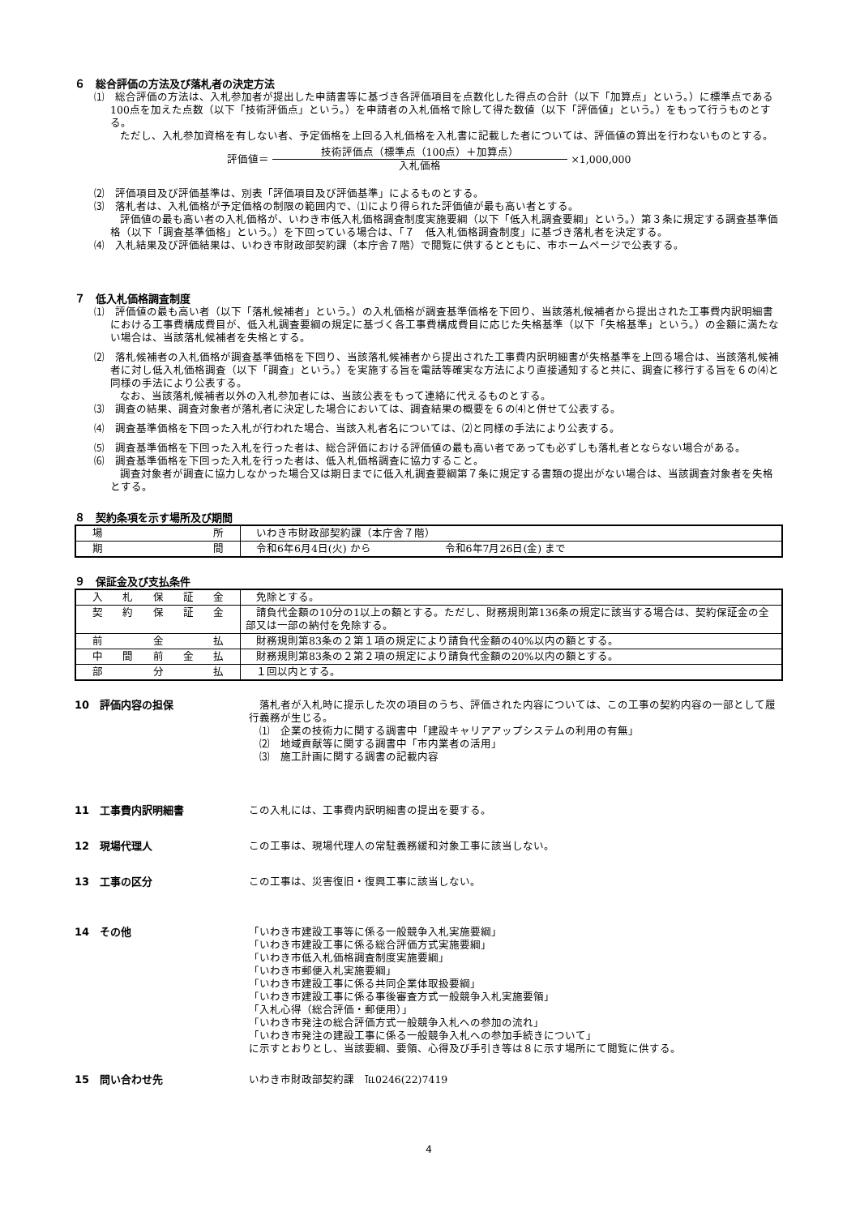６　総合評価の方法及び落札者の決定方法
⑴　総合評価の方法は、入札参加者が提出した申請書等に基づき各評価項目を点数化した得点の合計（以下「加算点」という。）に標準点である100点を加えた点数（以下「技術評価点」という。）を申請者の入札価格で除して得た数値（以下「評価値」という。）をもって行うものとする。
ただし、入札参加資格を有しない者、予定価格を上回る入札価格を入札書に記載した者については、評価値の算出を行わないものとする。
評価値＝
技術評価点（標準点（100点）＋加算点）
入札価格
×1,000,000
⑵　評価項目及び評価基準は、別表「評価項目及び評価基準」によるものとする。
⑶　落札者は、入札価格が予定価格の制限の範囲内で、⑴により得られた評価値が最も高い者とする。
評価値の最も高い者の入札価格が、いわき市低入札価格調査制度実施要綱（以下「低入札調査要綱」という。）第３条に規定する調査基準価格（以下「調査基準価格」という。）を下回っている場合は、「７　低入札価格調査制度」に基づき落札者を決定する。
⑷　入札結果及び評価結果は、いわき市財政部契約課（本庁舎７階）で閲覧に供するとともに、市ホームページで公表する。
７　低入札価格調査制度
⑴　評価値の最も高い者（以下「落札候補者」という。）の入札価格が調査基準価格を下回り、当該落札候補者から提出された工事費内訳明細書における工事費構成費目が、低入札調査要綱の規定に基づく各工事費構成費目に応じた失格基準（以下「失格基準」という。）の金額に満たない場合は、当該落札候補者を失格とする。
⑵　落札候補者の入札価格が調査基準価格を下回り、当該落札候補者から提出された工事費内訳明細書が失格基準を上回る場合は、当該落札候補者に対し低入札価格調査（以下「調査」という。）を実施する旨を電話等確実な方法により直接通知すると共に、調査に移行する旨を６の⑷と同様の手法により公表する。
なお、当該落札候補者以外の入札参加者には、当該公表をもって連絡に代えるものとする。
⑶　調査の結果、調査対象者が落札者に決定した場合においては、調査結果の概要を６の⑷と併せて公表する。
⑷　調査基準価格を下回った入札が行われた場合、当該入札者名については、⑵と同様の手法により公表する。
⑸　調査基準価格を下回った入札を行った者は、総合評価における評価値の最も高い者であっても必ずしも落札者とならない場合がある。
⑹　調査基準価格を下回った入札を行った者は、低入札価格調査に協力すること。
調査対象者が調査に協力しなかった場合又は期日までに低入札調査要綱第７条に規定する書類の提出がない場合は、当該調査対象者を失格とする。
８　契約条項を示す場所及び期間
| 場 所 | いわき市財政部契約課（本庁舎７階） |
| 期 間 | 令和6年6月4日(火) から 令和6年7月26日(金) まで |
９　保証金及び支払条件
| 入 札 保 証 金 | 免除とする。 |
| 契 約 保 証 金 | 請負代金額の10分の1以上の額とする。ただし、財務規則第136条の規定に該当する場合は、契約保証金の全部又は一部の納付を免除する。 |
| 前 金 払 | 財務規則第83条の２第１項の規定により請負代金額の40%以内の額とする。 |
| 中 間 前 金 払 | 財務規則第83条の２第２項の規定により請負代金額の20%以内の額とする。 |
| 部 分 払 | １回以内とする。 |
10　評価内容の担保 　落札者が入札時に提示した次の項目のうち、評価された内容については、この工事の契約内容の一部として履行義務が生じる。
　⑴　企業の技術力に関する調書中「建設キャリアアップシステムの利用の有無」
　⑵　地域貢献等に関する調書中「市内業者の活用」
　⑶　施工計画に関する調書の記載内容
11　工事費内訳明細書 この入札には、工事費内訳明細書の提出を要する。
12　現場代理人 この工事は、現場代理人の常駐義務緩和対象工事に該当しない。
13　工事の区分 この工事は、災害復旧・復興工事に該当しない。
14　その他 「いわき市建設工事等に係る一般競争入札実施要綱」
「いわき市建設工事に係る総合評価方式実施要綱」
「いわき市低入札価格調査制度実施要綱」
「いわき市郵便入札実施要綱」
「いわき市建設工事に係る共同企業体取扱要綱」
「いわき市建設工事に係る事後審査方式一般競争入札実施要領」
「入札心得（総合評価・郵便用）」
「いわき市発注の総合評価方式一般競争入札への参加の流れ」
「いわき市発注の建設工事に係る一般競争入札への参加手続きについて」
に示すとおりとし、当該要綱、要領、心得及び手引き等は８に示す場所にて閲覧に供する。
15　問い合わせ先 いわき市財政部契約課　℡0246(22)7419
4